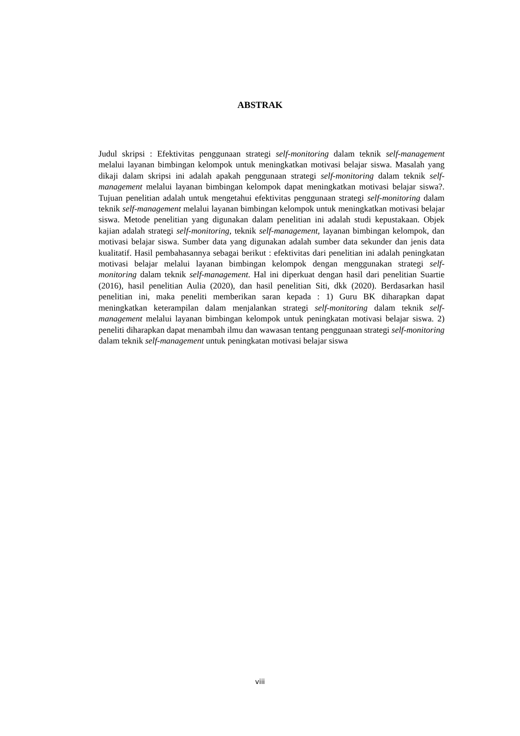ABSTRAK
Judul skripsi : Efektivitas penggunaan strategi self-monitoring dalam teknik self-management melalui layanan bimbingan kelompok untuk meningkatkan motivasi belajar siswa. Masalah yang dikaji dalam skripsi ini adalah apakah penggunaan strategi self-monitoring dalam teknik self-management melalui layanan bimbingan kelompok dapat meningkatkan motivasi belajar siswa?. Tujuan penelitian adalah untuk mengetahui efektivitas penggunaan strategi self-monitoring dalam teknik self-management melalui layanan bimbingan kelompok untuk meningkatkan motivasi belajar siswa. Metode penelitian yang digunakan dalam penelitian ini adalah studi kepustakaan. Objek kajian adalah strategi self-monitoring, teknik self-management, layanan bimbingan kelompok, dan motivasi belajar siswa. Sumber data yang digunakan adalah sumber data sekunder dan jenis data kualitatif. Hasil pembahasannya sebagai berikut : efektivitas dari penelitian ini adalah peningkatan motivasi belajar melalui layanan bimbingan kelompok dengan menggunakan strategi self-monitoring dalam teknik self-management. Hal ini diperkuat dengan hasil dari penelitian Suartie (2016), hasil penelitian Aulia (2020), dan hasil penelitian Siti, dkk (2020). Berdasarkan hasil penelitian ini, maka peneliti memberikan saran kepada : 1) Guru BK diharapkan dapat meningkatkan keterampilan dalam menjalankan strategi self-monitoring dalam teknik self-management melalui layanan bimbingan kelompok untuk peningkatan motivasi belajar siswa. 2) peneliti diharapkan dapat menambah ilmu dan wawasan tentang penggunaan strategi self-monitoring dalam teknik self-management untuk peningkatan motivasi belajar siswa
viii